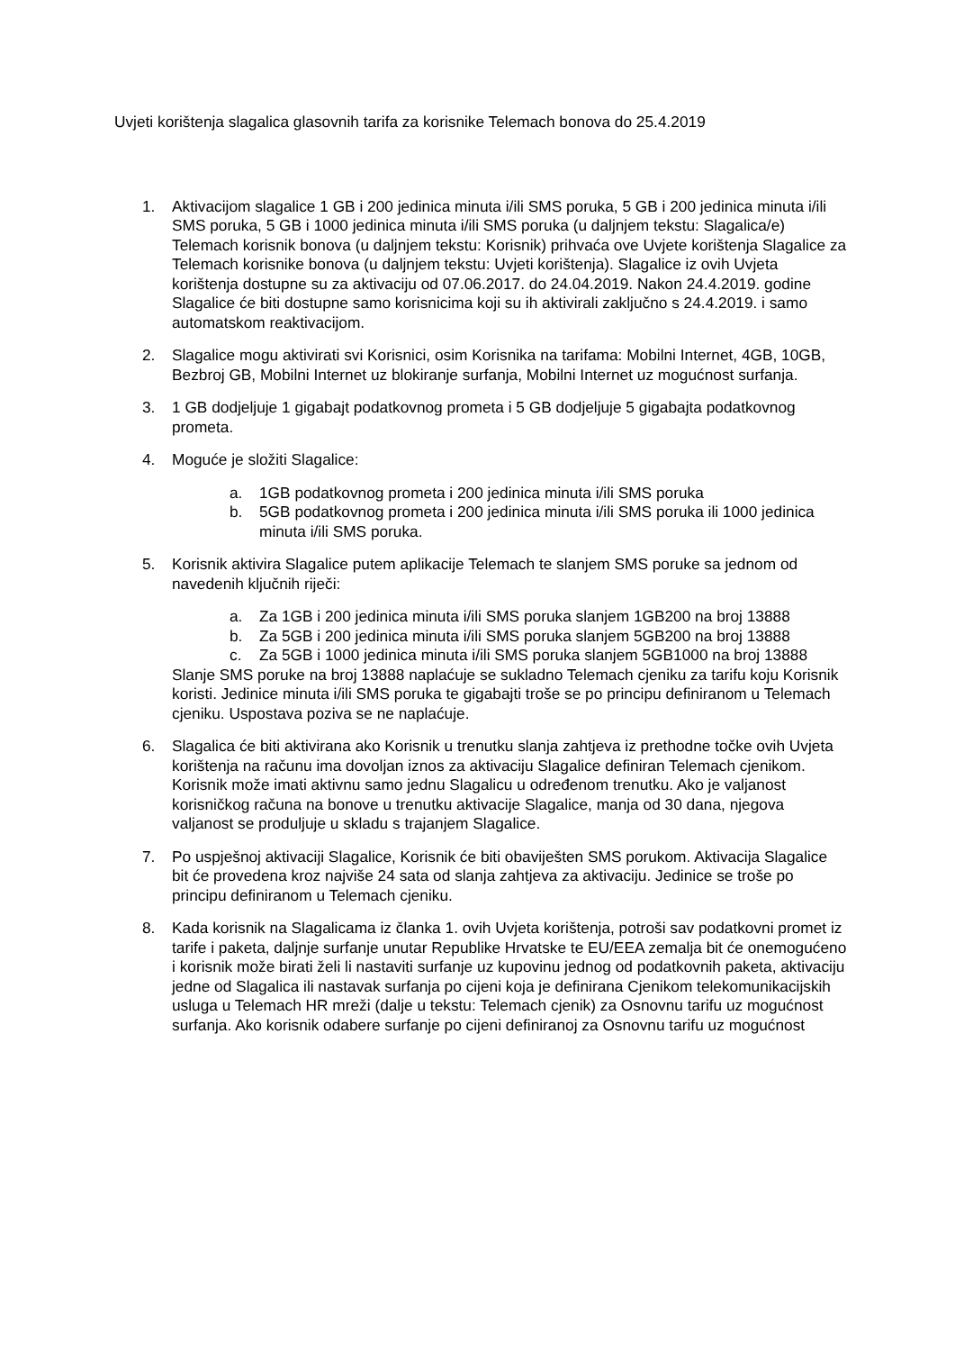Uvjeti korištenja slagalica glasovnih tarifa za korisnike Telemach bonova do 25.4.2019
1. Aktivacijom slagalice 1 GB i 200 jedinica minuta i/ili SMS poruka, 5 GB i 200 jedinica minuta i/ili SMS poruka, 5 GB i 1000 jedinica minuta i/ili SMS poruka (u daljnjem tekstu: Slagalica/e) Telemach korisnik bonova (u daljnjem tekstu: Korisnik) prihvaća ove Uvjete korištenja Slagalice za Telemach korisnike bonova (u daljnjem tekstu: Uvjeti korištenja). Slagalice iz ovih Uvjeta korištenja dostupne su za aktivaciju od 07.06.2017. do 24.04.2019. Nakon 24.4.2019. godine Slagalice će biti dostupne samo korisnicima koji su ih aktivirali zaključno s 24.4.2019. i samo automatskom reaktivacijom.
2. Slagalice mogu aktivirati svi Korisnici, osim Korisnika na tarifama: Mobilni Internet, 4GB, 10GB, Bezbroj GB, Mobilni Internet uz blokiranje surfanja, Mobilni Internet uz mogućnost surfanja.
3. 1 GB dodjeljuje 1 gigabajt podatkovnog prometa i 5 GB dodjeljuje 5 gigabajta podatkovnog prometa.
4. Moguće je složiti Slagalice:
a. 1GB podatkovnog prometa i 200 jedinica minuta i/ili SMS poruka
b. 5GB podatkovnog prometa i 200 jedinica minuta i/ili SMS poruka ili 1000 jedinica minuta i/ili SMS poruka.
5. Korisnik aktivira Slagalice putem aplikacije Telemach te slanjem SMS poruke sa jednom od navedenih ključnih riječi:
a. Za 1GB i 200 jedinica minuta i/ili SMS poruka slanjem 1GB200 na broj 13888
b. Za 5GB i 200 jedinica minuta i/ili SMS poruka slanjem 5GB200 na broj 13888
c. Za 5GB i 1000 jedinica minuta i/ili SMS poruka slanjem 5GB1000 na broj 13888
Slanje SMS poruke na broj 13888 naplaćuje se sukladno Telemach cjeniku za tarifu koju Korisnik koristi. Jedinice minuta i/ili SMS poruka te gigabajti troše se po principu definiranom u Telemach cjeniku. Uspostava poziva se ne naplaćuje.
6. Slagalica će biti aktivirana ako Korisnik u trenutku slanja zahtjeva iz prethodne točke ovih Uvjeta korištenja na računu ima dovoljan iznos za aktivaciju Slagalice definiran Telemach cjenikom. Korisnik može imati aktivnu samo jednu Slagalicu u određenom trenutku. Ako je valjanost korisničkog računa na bonove u trenutku aktivacije Slagalice, manja od 30 dana, njegova valjanost se produljuje u skladu s trajanjem Slagalice.
7. Po uspješnoj aktivaciji Slagalice, Korisnik će biti obaviješten SMS porukom. Aktivacija Slagalice bit će provedena kroz najviše 24 sata od slanja zahtjeva za aktivaciju. Jedinice se troše po principu definiranom u Telemach cjeniku.
8. Kada korisnik na Slagalicama iz članka 1. ovih Uvjeta korištenja, potroši sav podatkovni promet iz tarife i paketa, daljnje surfanje unutar Republike Hrvatske te EU/EEA zemalja bit će onemogućeno i korisnik može birati želi li nastaviti surfanje uz kupovinu jednog od podatkovnih paketa, aktivaciju jedne od Slagalica ili nastavak surfanja po cijeni koja je definirana Cjenikom telekomunikacijskih usluga u Telemach HR mreži (dalje u tekstu: Telemach cjenik) za Osnovnu tarifu uz mogućnost surfanja. Ako korisnik odabere surfanje po cijeni definiranoj za Osnovnu tarifu uz mogućnost